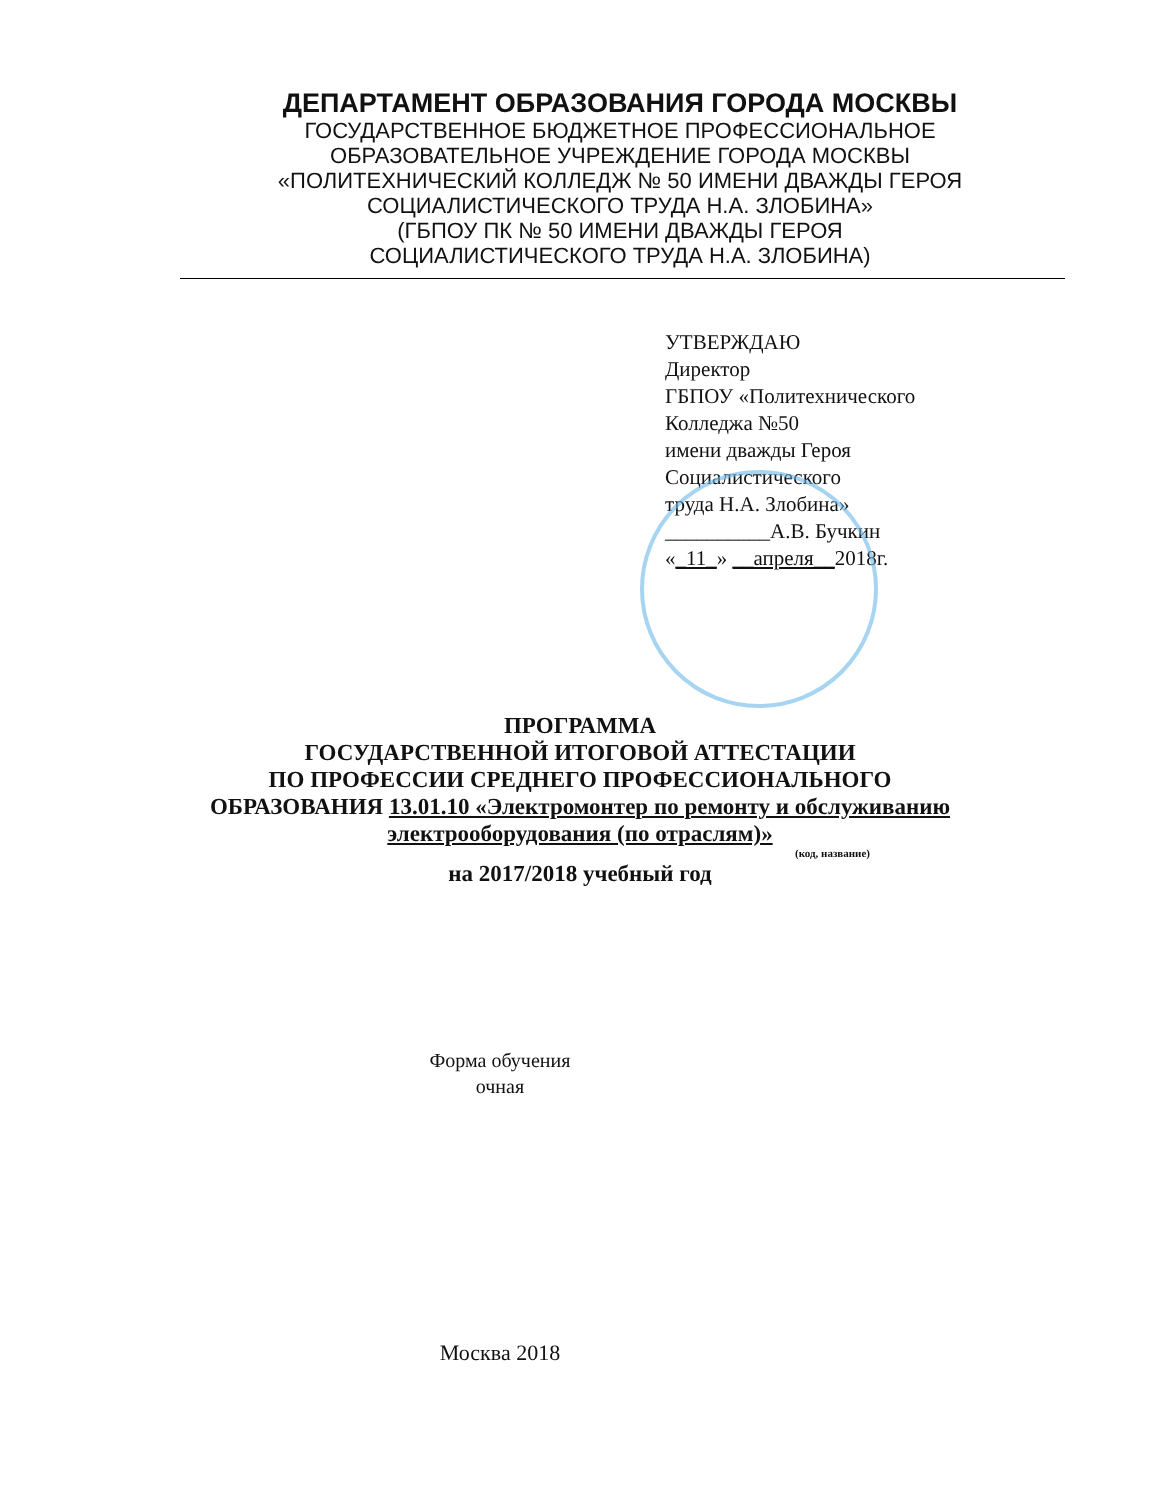ДЕПАРТАМЕНТ ОБРАЗОВАНИЯ ГОРОДА МОСКВЫ
ГОСУДАРСТВЕННОЕ БЮДЖЕТНОЕ ПРОФЕССИОНАЛЬНОЕ
ОБРАЗОВАТЕЛЬНОЕ УЧРЕЖДЕНИЕ ГОРОДА МОСКВЫ
«ПОЛИТЕХНИЧЕСКИЙ КОЛЛЕДЖ № 50 ИМЕНИ ДВАЖДЫ ГЕРОЯ
СОЦИАЛИСТИЧЕСКОГО ТРУДА Н.А. ЗЛОБИНА»
(ГБПОУ ПК № 50 ИМЕНИ ДВАЖДЫ ГЕРОЯ
СОЦИАЛИСТИЧЕСКОГО ТРУДА Н.А. ЗЛОБИНА)
УТВЕРЖДАЮ
Директор
ГБПОУ «Политехнического
Колледжа №50
имени дважды Героя
Социалистического
труда Н.А. Злобина»
__________А.В. Бучкин
«_11_» __апреля__2018г.
ПРОГРАММА
ГОСУДАРСТВЕННОЙ ИТОГОВОЙ АТТЕСТАЦИИ
ПО ПРОФЕССИИ СРЕДНЕГО ПРОФЕССИОНАЛЬНОГО
ОБРАЗОВАНИЯ 13.01.10 «Электромонтер по ремонту и обслуживанию
электрооборудования (по отраслям)»
(код, название)
на 2017/2018 учебный год
Форма обучения
очная
Москва 2018